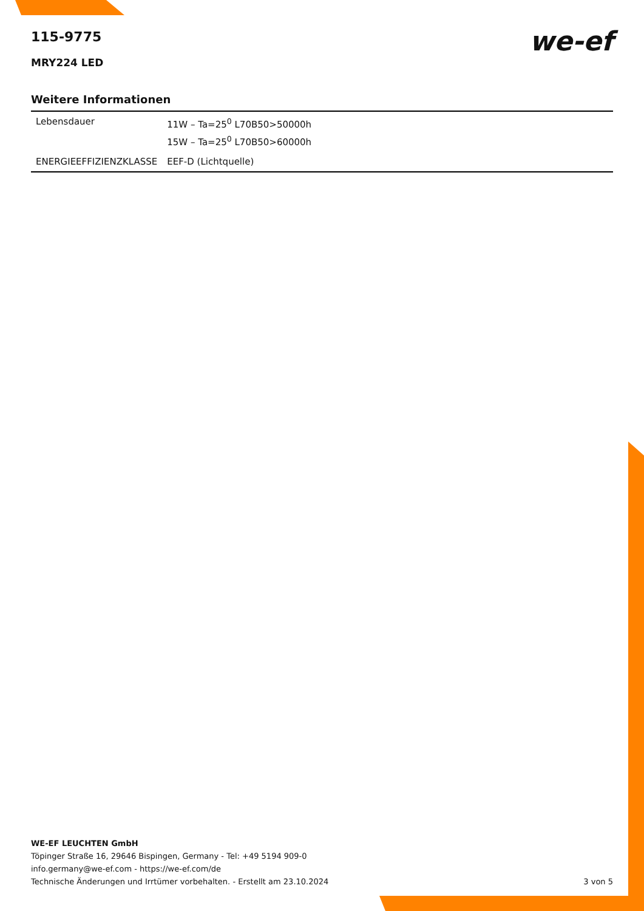we-ef
115-9775
MRY224 LED
Weitere Informationen
| Lebensdauer | 11W – Ta=25<sup>0</sup> L70B50>50000h 15W – Ta=25<sup>0</sup> L70B50>60000h |
| ENERGIEEFFIZIENZKLASSE | EEF-D (Lichtquelle) |
WE-EF LEUCHTEN GmbH
Töpinger Straße 16, 29646 Bispingen, Germany - Tel: +49 5194 909-0
info.germany@we-ef.com - https://we-ef.com/de
Technische Änderungen und Irrtümer vorbehalten. - Erstellt am 23.10.2024 3 von 5